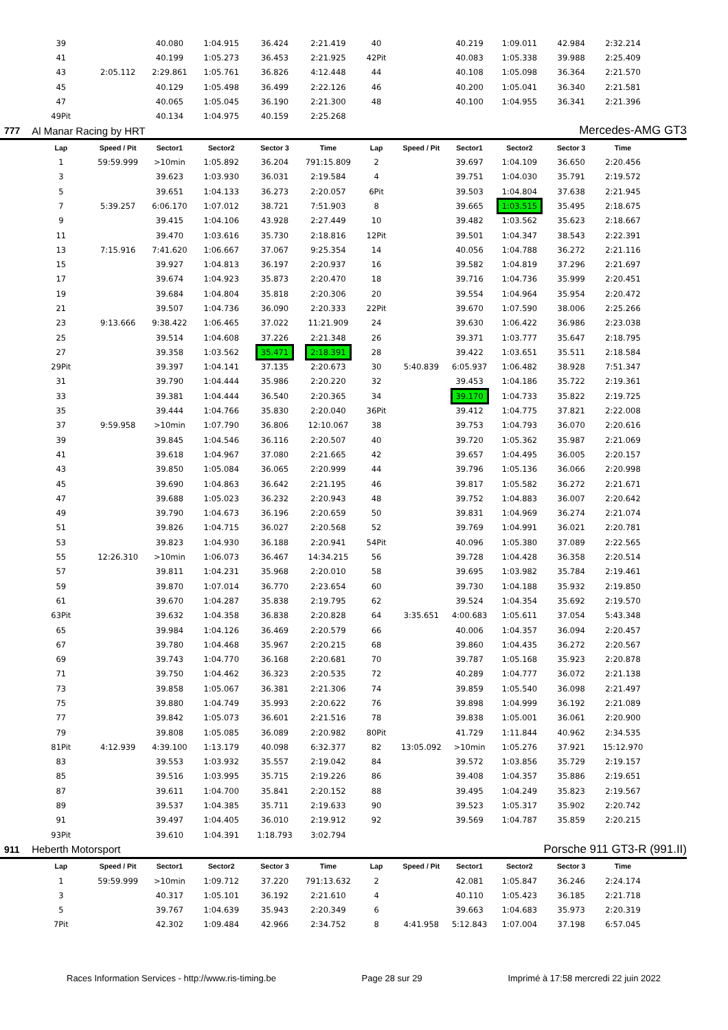| | 39 | | 40.080 | 1:04.915 | 36.424 | 2:21.419 | 40 | | 40.219 | 1:09.011 | 42.984 | 2:32.214 | |
| | 41 | | 40.199 | 1:05.273 | 36.453 | 2:21.925 | 42Pit | | 40.083 | 1:05.338 | 39.988 | 2:25.409 | |
| | 43 | 2:05.112 | 2:29.861 | 1:05.761 | 36.826 | 4:12.448 | 44 | | 40.108 | 1:05.098 | 36.364 | 2:21.570 | |
| | 45 | | 40.129 | 1:05.498 | 36.499 | 2:22.126 | 46 | | 40.200 | 1:05.041 | 36.340 | 2:21.581 | |
| | 47 | | 40.065 | 1:05.045 | 36.190 | 2:21.300 | 48 | | 40.100 | 1:04.955 | 36.341 | 2:21.396 | |
| | 49Pit | | 40.134 | 1:04.975 | 40.159 | 2:25.268 | | | | | | | |
| 777 | Al Manar Racing by HRT | | | | | | | | | Mercedes-AMG GT3 | | | |
| | Lap | Speed / Pit | Sector1 | Sector2 | Sector 3 | Time | Lap | Speed / Pit | Sector1 | Sector2 | Sector 3 | Time | |
| | 1 | 59:59.999 | >10min | 1:05.892 | 36.204 | 791:15.809 | 2 | | 39.697 | 1:04.109 | 36.650 | 2:20.456 | |
| | 3 | | 39.623 | 1:03.930 | 36.031 | 2:19.584 | 4 | | 39.751 | 1:04.030 | 35.791 | 2:19.572 | |
| | 5 | | 39.651 | 1:04.133 | 36.273 | 2:20.057 | 6Pit | | 39.503 | 1:04.804 | 37.638 | 2:21.945 | |
| | 7 | 5:39.257 | 6:06.170 | 1:07.012 | 38.721 | 7:51.903 | 8 | | 39.665 | 1:03.515 | 35.495 | 2:18.675 | |
| | 9 | | 39.415 | 1:04.106 | 43.928 | 2:27.449 | 10 | | 39.482 | 1:03.562 | 35.623 | 2:18.667 | |
| | 11 | | 39.470 | 1:03.616 | 35.730 | 2:18.816 | 12Pit | | 39.501 | 1:04.347 | 38.543 | 2:22.391 | |
| | 13 | 7:15.916 | 7:41.620 | 1:06.667 | 37.067 | 9:25.354 | 14 | | 40.056 | 1:04.788 | 36.272 | 2:21.116 | |
| | 15 | | 39.927 | 1:04.813 | 36.197 | 2:20.937 | 16 | | 39.582 | 1:04.819 | 37.296 | 2:21.697 | |
| | 17 | | 39.674 | 1:04.923 | 35.873 | 2:20.470 | 18 | | 39.716 | 1:04.736 | 35.999 | 2:20.451 | |
| | 19 | | 39.684 | 1:04.804 | 35.818 | 2:20.306 | 20 | | 39.554 | 1:04.964 | 35.954 | 2:20.472 | |
| | 21 | | 39.507 | 1:04.736 | 36.090 | 2:20.333 | 22Pit | | 39.670 | 1:07.590 | 38.006 | 2:25.266 | |
| | 23 | 9:13.666 | 9:38.422 | 1:06.465 | 37.022 | 11:21.909 | 24 | | 39.630 | 1:06.422 | 36.986 | 2:23.038 | |
| | 25 | | 39.514 | 1:04.608 | 37.226 | 2:21.348 | 26 | | 39.371 | 1:03.777 | 35.647 | 2:18.795 | |
| | 27 | | 39.358 | 1:03.562 | 35.471 | 2:18.391 | 28 | | 39.422 | 1:03.651 | 35.511 | 2:18.584 | |
| | 29Pit | | 39.397 | 1:04.141 | 37.135 | 2:20.673 | 30 | 5:40.839 | 6:05.937 | 1:06.482 | 38.928 | 7:51.347 | |
| | 31 | | 39.790 | 1:04.444 | 35.986 | 2:20.220 | 32 | | 39.453 | 1:04.186 | 35.722 | 2:19.361 | |
| | 33 | | 39.381 | 1:04.444 | 36.540 | 2:20.365 | 34 | | 39.170 | 1:04.733 | 35.822 | 2:19.725 | |
| | 35 | | 39.444 | 1:04.766 | 35.830 | 2:20.040 | 36Pit | | 39.412 | 1:04.775 | 37.821 | 2:22.008 | |
| | 37 | 9:59.958 | >10min | 1:07.790 | 36.806 | 12:10.067 | 38 | | 39.753 | 1:04.793 | 36.070 | 2:20.616 | |
| | 39 | | 39.845 | 1:04.546 | 36.116 | 2:20.507 | 40 | | 39.720 | 1:05.362 | 35.987 | 2:21.069 | |
| | 41 | | 39.618 | 1:04.967 | 37.080 | 2:21.665 | 42 | | 39.657 | 1:04.495 | 36.005 | 2:20.157 | |
| | 43 | | 39.850 | 1:05.084 | 36.065 | 2:20.999 | 44 | | 39.796 | 1:05.136 | 36.066 | 2:20.998 | |
| | 45 | | 39.690 | 1:04.863 | 36.642 | 2:21.195 | 46 | | 39.817 | 1:05.582 | 36.272 | 2:21.671 | |
| | 47 | | 39.688 | 1:05.023 | 36.232 | 2:20.943 | 48 | | 39.752 | 1:04.883 | 36.007 | 2:20.642 | |
| | 49 | | 39.790 | 1:04.673 | 36.196 | 2:20.659 | 50 | | 39.831 | 1:04.969 | 36.274 | 2:21.074 | |
| | 51 | | 39.826 | 1:04.715 | 36.027 | 2:20.568 | 52 | | 39.769 | 1:04.991 | 36.021 | 2:20.781 | |
| | 53 | | 39.823 | 1:04.930 | 36.188 | 2:20.941 | 54Pit | | 40.096 | 1:05.380 | 37.089 | 2:22.565 | |
| | 55 | 12:26.310 | >10min | 1:06.073 | 36.467 | 14:34.215 | 56 | | 39.728 | 1:04.428 | 36.358 | 2:20.514 | |
| | 57 | | 39.811 | 1:04.231 | 35.968 | 2:20.010 | 58 | | 39.695 | 1:03.982 | 35.784 | 2:19.461 | |
| | 59 | | 39.870 | 1:07.014 | 36.770 | 2:23.654 | 60 | | 39.730 | 1:04.188 | 35.932 | 2:19.850 | |
| | 61 | | 39.670 | 1:04.287 | 35.838 | 2:19.795 | 62 | | 39.524 | 1:04.354 | 35.692 | 2:19.570 | |
| | 63Pit | | 39.632 | 1:04.358 | 36.838 | 2:20.828 | 64 | 3:35.651 | 4:00.683 | 1:05.611 | 37.054 | 5:43.348 | |
| | 65 | | 39.984 | 1:04.126 | 36.469 | 2:20.579 | 66 | | 40.006 | 1:04.357 | 36.094 | 2:20.457 | |
| | 67 | | 39.780 | 1:04.468 | 35.967 | 2:20.215 | 68 | | 39.860 | 1:04.435 | 36.272 | 2:20.567 | |
| | 69 | | 39.743 | 1:04.770 | 36.168 | 2:20.681 | 70 | | 39.787 | 1:05.168 | 35.923 | 2:20.878 | |
| | 71 | | 39.750 | 1:04.462 | 36.323 | 2:20.535 | 72 | | 40.289 | 1:04.777 | 36.072 | 2:21.138 | |
| | 73 | | 39.858 | 1:05.067 | 36.381 | 2:21.306 | 74 | | 39.859 | 1:05.540 | 36.098 | 2:21.497 | |
| | 75 | | 39.880 | 1:04.749 | 35.993 | 2:20.622 | 76 | | 39.898 | 1:04.999 | 36.192 | 2:21.089 | |
| | 77 | | 39.842 | 1:05.073 | 36.601 | 2:21.516 | 78 | | 39.838 | 1:05.001 | 36.061 | 2:20.900 | |
| | 79 | | 39.808 | 1:05.085 | 36.089 | 2:20.982 | 80Pit | | 41.729 | 1:11.844 | 40.962 | 2:34.535 | |
| | 81Pit | 4:12.939 | 4:39.100 | 1:13.179 | 40.098 | 6:32.377 | 82 | 13:05.092 | >10min | 1:05.276 | 37.921 | 15:12.970 | |
| | 83 | | 39.553 | 1:03.932 | 35.557 | 2:19.042 | 84 | | 39.572 | 1:03.856 | 35.729 | 2:19.157 | |
| | 85 | | 39.516 | 1:03.995 | 35.715 | 2:19.226 | 86 | | 39.408 | 1:04.357 | 35.886 | 2:19.651 | |
| | 87 | | 39.611 | 1:04.700 | 35.841 | 2:20.152 | 88 | | 39.495 | 1:04.249 | 35.823 | 2:19.567 | |
| | 89 | | 39.537 | 1:04.385 | 35.711 | 2:19.633 | 90 | | 39.523 | 1:05.317 | 35.902 | 2:20.742 | |
| | 91 | | 39.497 | 1:04.405 | 36.010 | 2:19.912 | 92 | | 39.569 | 1:04.787 | 35.859 | 2:20.215 | |
| | 93Pit | | 39.610 | 1:04.391 | 1:18.793 | 3:02.794 | | | | | | | |
| 911 | Heberth Motorsport | | | | | | | | Porsche 911 GT3-R (991.II) | | | | |
| | Lap | Speed / Pit | Sector1 | Sector2 | Sector 3 | Time | Lap | Speed / Pit | Sector1 | Sector2 | Sector 3 | Time | |
| | 1 | 59:59.999 | >10min | 1:09.712 | 37.220 | 791:13.632 | 2 | | 42.081 | 1:05.847 | 36.246 | 2:24.174 | |
| | 3 | | 40.317 | 1:05.101 | 36.192 | 2:21.610 | 4 | | 40.110 | 1:05.423 | 36.185 | 2:21.718 | |
| | 5 | | 39.767 | 1:04.639 | 35.943 | 2:20.349 | 6 | | 39.663 | 1:04.683 | 35.973 | 2:20.319 | |
| | 7Pit | | 42.302 | 1:09.484 | 42.966 | 2:34.752 | 8 | 4:41.958 | 5:12.843 | 1:07.004 | 37.198 | 6:57.045 | |
Races Information Services - http://www.ris-timing.be Page 28 sur 29 Imprimé à 17:58 mercredi 22 juin 2022